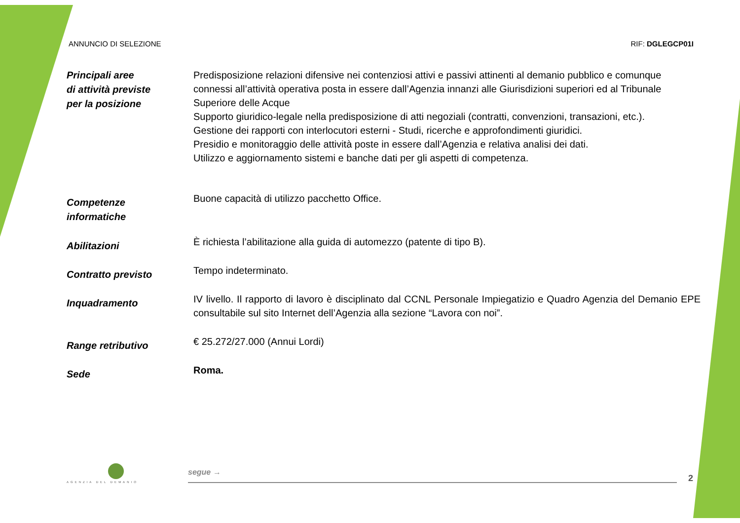ANNUNCIO DI SELEZIONE RIF: DGLEGCP01I
Principali aree
di attività previste
per la posizione
Predisposizione relazioni difensive nei contenziosi attivi e passivi attinenti al demanio pubblico e comunque connessi all’attività operativa posta in essere dall’Agenzia innanzi alle Giurisdizioni superiori ed al Tribunale Superiore delle Acque
Supporto giuridico-legale nella predisposizione di atti negoziali (contratti, convenzioni, transazioni, etc.).
Gestione dei rapporti con interlocutori esterni - Studi, ricerche e approfondimenti giuridici.
Presidio e monitoraggio delle attività poste in essere dall’Agenzia e relativa analisi dei dati.
Utilizzo e aggiornamento sistemi e banche dati per gli aspetti di competenza.
Competenze
informatiche
Buone capacità di utilizzo pacchetto Office.
Abilitazioni
È richiesta l’abilitazione alla guida di automezzo (patente di tipo B).
Contratto previsto
Tempo indeterminato.
Inquadramento
IV livello. Il rapporto di lavoro è disciplinato dal CCNL Personale Impiegatizio e Quadro Agenzia del Demanio EPE consultabile sul sito Internet dell’Agenzia alla sezione “Lavora con noi”.
Range retributivo
€ 25.272/27.000 (Annui Lordi)
Sede
Roma.
AGENZIA DEL DEMANIO
segue →
2